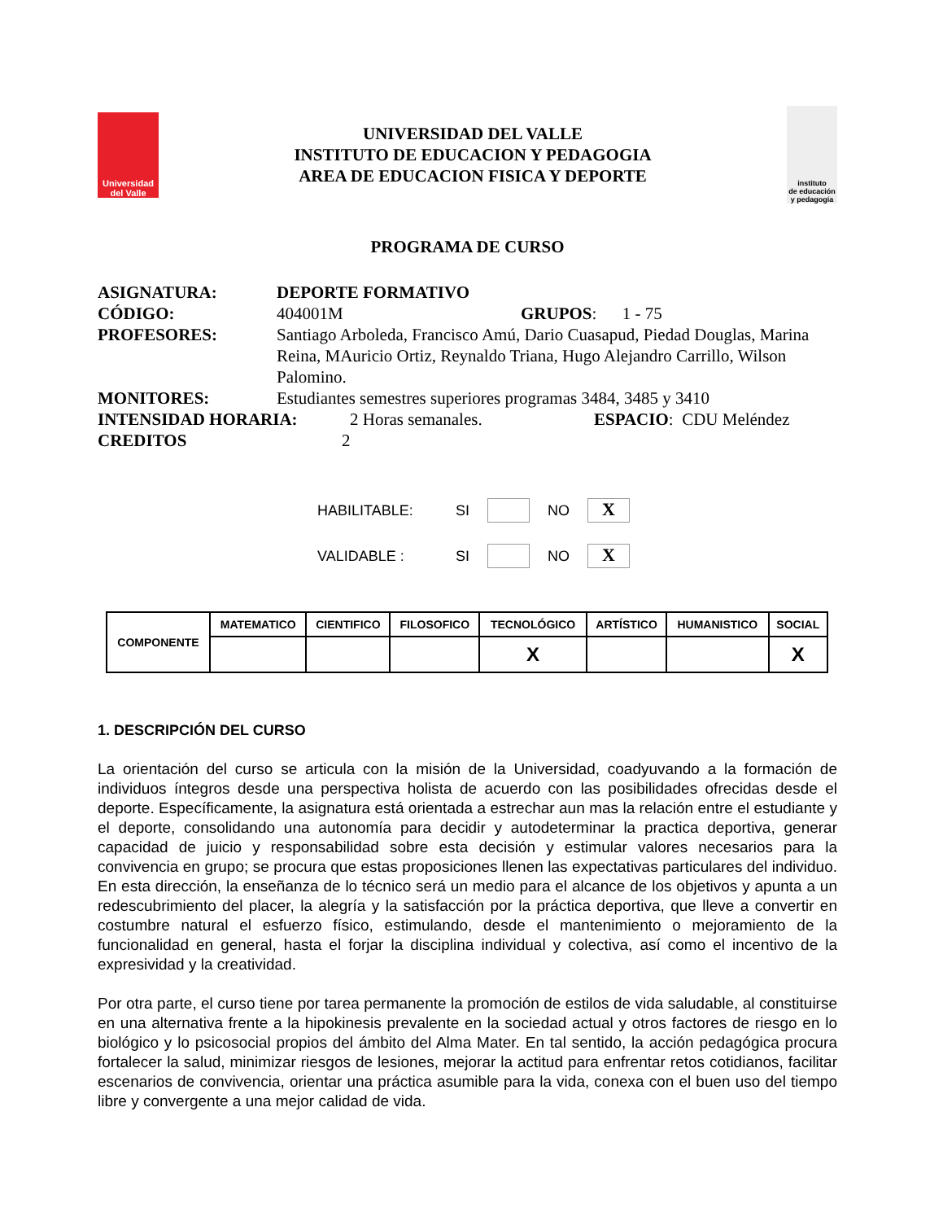Universidad
del Valle
UNIVERSIDAD DEL VALLE
INSTITUTO DE EDUCACION Y PEDAGOGIA
AREA DE EDUCACION FISICA Y DEPORTE
instituto
de educación
y pedagogía
PROGRAMA DE CURSO
ASIGNATURA: DEPORTE FORMATIVO
CÓDIGO: 404001M GRUPOS: 1 - 75
PROFESORES: Santiago Arboleda, Francisco Amú, Dario Cuasapud, Piedad Douglas, Marina Reina, MAuricio Ortiz, Reynaldo Triana, Hugo Alejandro Carrillo, Wilson Palomino.
MONITORES: Estudiantes semestres superiores programas 3484, 3485 y 3410
INTENSIDAD HORARIA: 2 Horas semanales. ESPACIO: CDU Meléndez
CREDITOS 2
HABILITABLE: SI NO X
VALIDABLE : SI NO X
| COMPONENTE | MATEMATICO | CIENTIFICO | FILOSOFICO | TECNOLÓGICO | ARTÍSTICO | HUMANISTICO | SOCIAL |
| --- | --- | --- | --- | --- | --- | --- | --- |
| | | | | X | | | X |
1. DESCRIPCIÓN DEL CURSO
La orientación del curso se articula con la misión de la Universidad, coadyuvando a la formación de individuos íntegros desde una perspectiva holista de acuerdo con las posibilidades ofrecidas desde el deporte. Específicamente, la asignatura está orientada a estrechar aun mas la relación entre el estudiante y el deporte, consolidando una autonomía para decidir y autodeterminar la practica deportiva, generar capacidad de juicio y responsabilidad sobre esta decisión y estimular valores necesarios para la convivencia en grupo; se procura que estas proposiciones llenen las expectativas particulares del individuo. En esta dirección, la enseñanza de lo técnico será un medio para el alcance de los objetivos y apunta a un redescubrimiento del placer, la alegría y la satisfacción por la práctica deportiva, que lleve a convertir en costumbre natural el esfuerzo físico, estimulando, desde el mantenimiento o mejoramiento de la funcionalidad en general, hasta el forjar la disciplina individual y colectiva, así como el incentivo de la expresividad y la creatividad.
Por otra parte, el curso tiene por tarea permanente la promoción de estilos de vida saludable, al constituirse en una alternativa frente a la hipokinesis prevalente en la sociedad actual y otros factores de riesgo en lo biológico y lo psicosocial propios del ámbito del Alma Mater. En tal sentido, la acción pedagógica procura fortalecer la salud, minimizar riesgos de lesiones, mejorar la actitud para enfrentar retos cotidianos, facilitar escenarios de convivencia, orientar una práctica asumible para la vida, conexa con el buen uso del tiempo libre y convergente a una mejor calidad de vida.